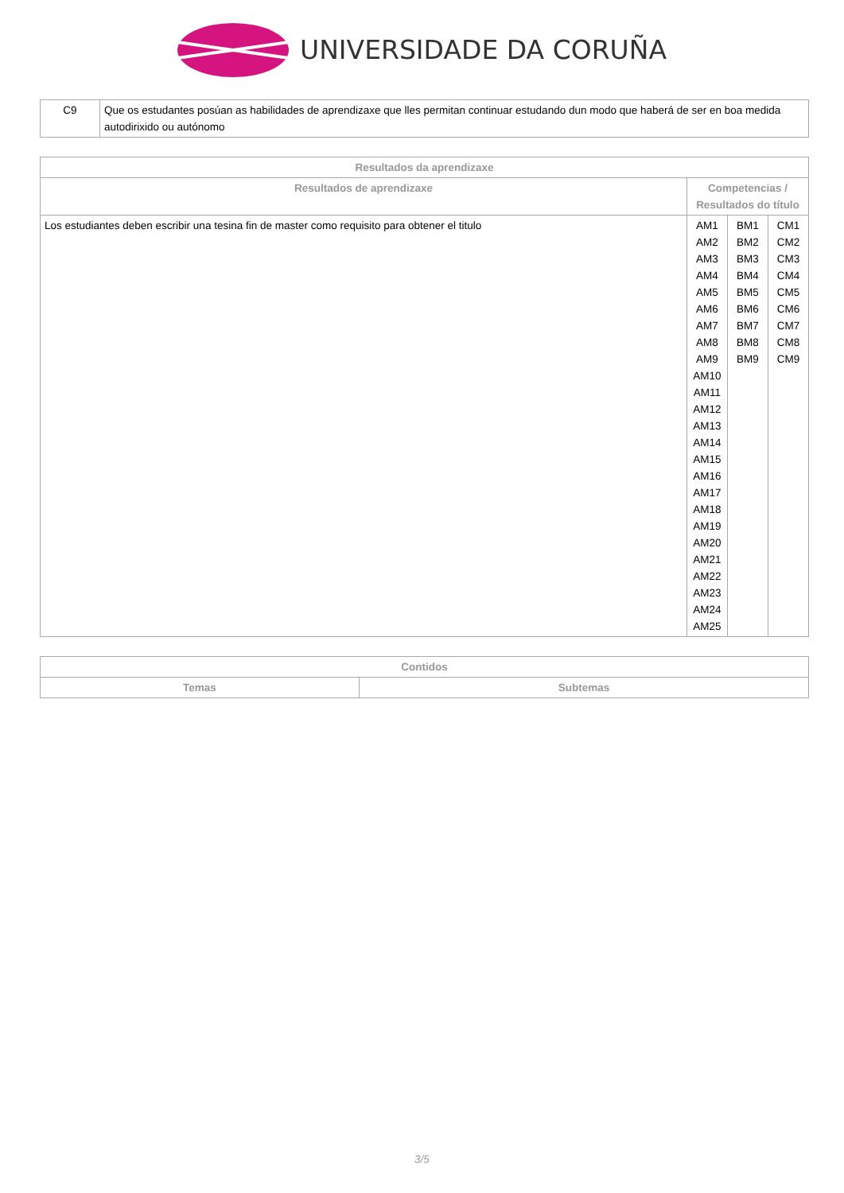UNIVERSIDADE DA CORUÑA
| C9 | Que os estudantes posúan as habilidades de aprendizaxe que lles permitan continuar estudando dun modo que haberá de ser en boa medida autodirixido ou autónomo |
| Resultados da aprendizaxe | | | |
| --- | --- | --- | --- |
| Resultados de aprendizaxe | Competencias / Resultados do título | | |
| Los estudiantes deben escribir una tesina fin de master como requisito para obtener el titulo | AM1 AM2 AM3 AM4 AM5 AM6 AM7 AM8 AM9 AM10 AM11 AM12 AM13 AM14 AM15 AM16 AM17 AM18 AM19 AM20 AM21 AM22 AM23 AM24 AM25 | BM1 BM2 BM3 BM4 BM5 BM6 BM7 BM8 BM9 | CM1 CM2 CM3 CM4 CM5 CM6 CM7 CM8 CM9 |
| Contidos | |
| --- | --- |
| Temas | Subtemas |
3/5